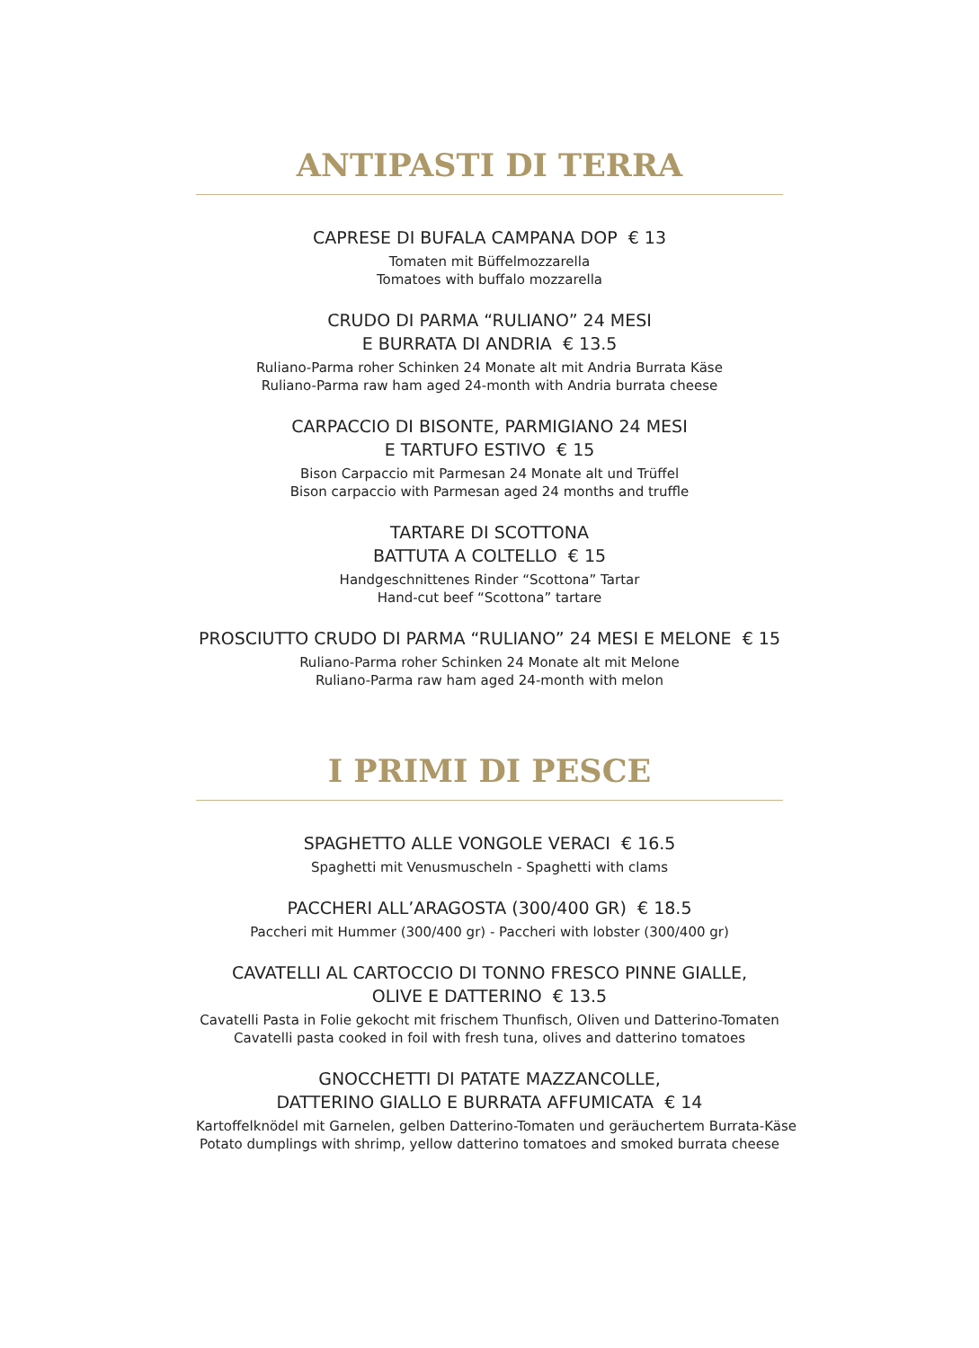ANTIPASTI DI TERRA
CAPRESE DI BUFALA CAMPANA DOP € 13
Tomaten mit Büffelmozzarella
Tomatoes with buffalo mozzarella
CRUDO DI PARMA “RULIANO” 24 MESI
E BURRATA DI ANDRIA € 13.5
Ruliano-Parma roher Schinken 24 Monate alt mit Andria Burrata Käse
Ruliano-Parma raw ham aged 24-month with Andria burrata cheese
CARPACCIO DI BISONTE, PARMIGIANO 24 MESI
E TARTUFO ESTIVO € 15
Bison Carpaccio mit Parmesan 24 Monate alt und Trüffel
Bison carpaccio with Parmesan aged 24 months and truffle
TARTARE DI SCOTTONA
BATTUTA A COLTELLO € 15
Handgeschnittenes Rinder “Scottona” Tartar
Hand-cut beef “Scottona” tartare
PROSCIUTTO CRUDO DI PARMA “RULIANO” 24 MESI E MELONE € 15
Ruliano-Parma roher Schinken 24 Monate alt mit Melone
Ruliano-Parma raw ham aged 24-month with melon
I PRIMI DI PESCE
SPAGHETTO ALLE VONGOLE VERACI € 16.5
Spaghetti mit Venusmuscheln - Spaghetti with clams
PACCHERI ALL’ARAGOSTA (300/400 GR) € 18.5
Paccheri mit Hummer (300/400 gr) - Paccheri with lobster (300/400 gr)
CAVATELLI AL CARTOCCIO DI TONNO FRESCO PINNE GIALLE,
OLIVE E DATTERINO € 13.5
Cavatelli Pasta in Folie gekocht mit frischem Thunfisch, Oliven und Datterino-Tomaten
Cavatelli pasta cooked in foil with fresh tuna, olives and datterino tomatoes
GNOCCHETTI DI PATATE MAZZANCOLLE,
DATTERINO GIALLO E BURRATA AFFUMICATA € 14
Kartoffelknödel mit Garnelen, gelben Datterino-Tomaten und geräuchertem Burrata-Käse
Potato dumplings with shrimp, yellow datterino tomatoes and smoked burrata cheese